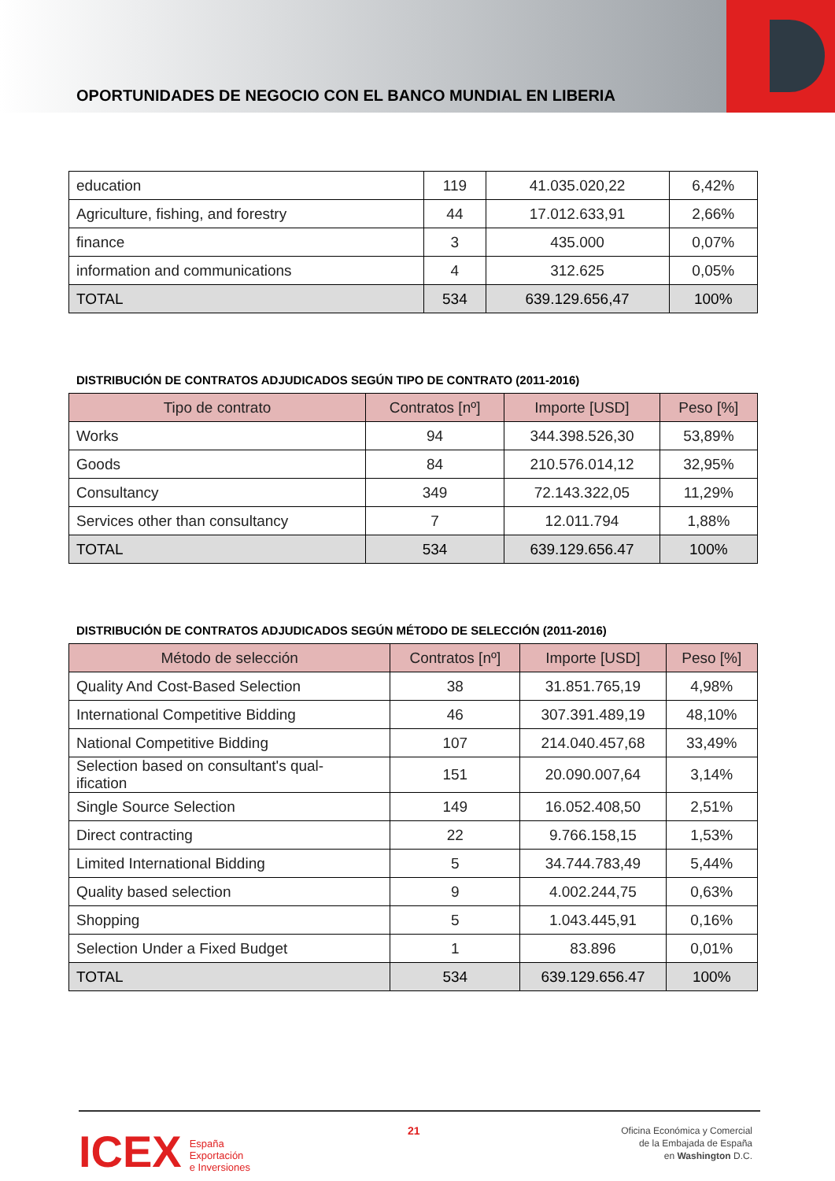OPORTUNIDADES DE NEGOCIO CON EL BANCO MUNDIAL EN LIBERIA
| education | 119 | 41.035.020,22 | 6,42% |
| Agriculture, fishing, and forestry | 44 | 17.012.633,91 | 2,66% |
| finance | 3 | 435.000 | 0,07% |
| information and communications | 4 | 312.625 | 0,05% |
| TOTAL | 534 | 639.129.656,47 | 100% |
DISTRIBUCIÓN DE CONTRATOS ADJUDICADOS SEGÚN TIPO DE CONTRATO (2011-2016)
| Tipo de contrato | Contratos [nº] | Importe [USD] | Peso [%] |
| --- | --- | --- | --- |
| Works | 94 | 344.398.526,30 | 53,89% |
| Goods | 84 | 210.576.014,12 | 32,95% |
| Consultancy | 349 | 72.143.322,05 | 11,29% |
| Services other than consultancy | 7 | 12.011.794 | 1,88% |
| TOTAL | 534 | 639.129.656.47 | 100% |
DISTRIBUCIÓN DE CONTRATOS ADJUDICADOS SEGÚN MÉTODO DE SELECCIÓN (2011-2016)
| Método de selección | Contratos [nº] | Importe [USD] | Peso [%] |
| --- | --- | --- | --- |
| Quality And Cost-Based Selection | 38 | 31.851.765,19 | 4,98% |
| International Competitive Bidding | 46 | 307.391.489,19 | 48,10% |
| National Competitive Bidding | 107 | 214.040.457,68 | 33,49% |
| Selection based on consultant's qual- ification | 151 | 20.090.007,64 | 3,14% |
| Single Source Selection | 149 | 16.052.408,50 | 2,51% |
| Direct contracting | 22 | 9.766.158,15 | 1,53% |
| Limited International Bidding | 5 | 34.744.783,49 | 5,44% |
| Quality based selection | 9 | 4.002.244,75 | 0,63% |
| Shopping | 5 | 1.043.445,91 | 0,16% |
| Selection Under a Fixed Budget | 1 | 83.896 | 0,01% |
| TOTAL | 534 | 639.129.656.47 | 100% |
ICEX España
Exportación
e Inversiones
21
Oficina Económica y Comercial
de la Embajada de España
en Washington D.C.